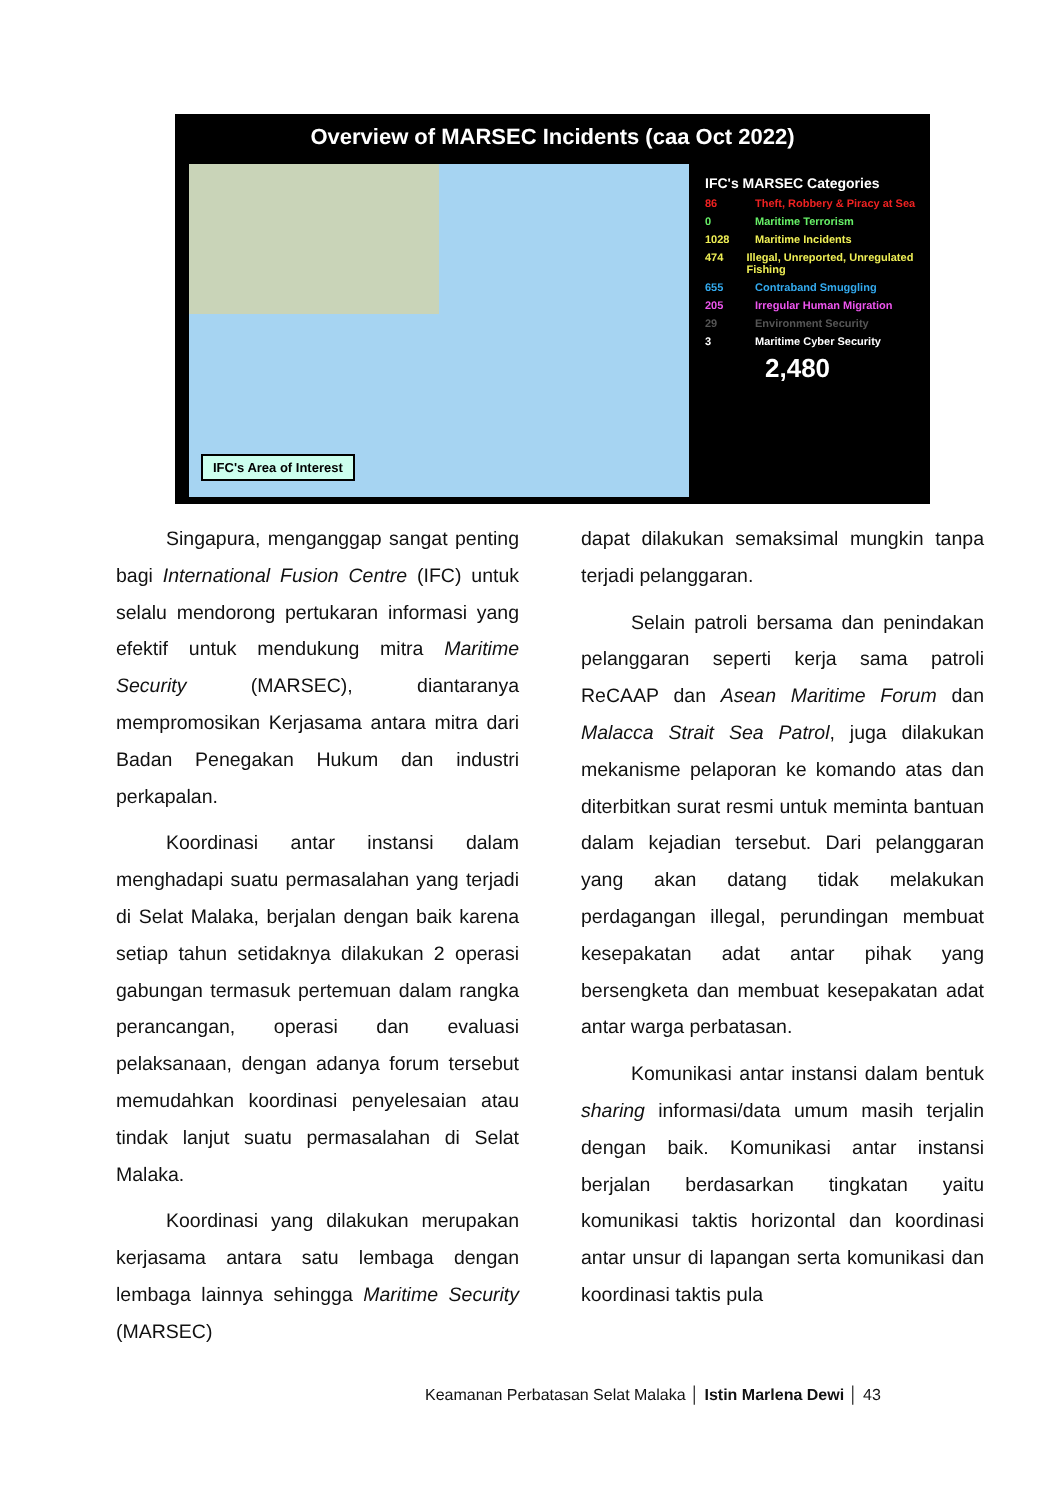Overview of MARSEC Incidents (caa Oct 2022)
IFC's Area of Interest
IFC's MARSEC Categories
86 Theft, Robbery & Piracy at Sea
0 Maritime Terrorism
1028 Maritime Incidents
474 Illegal, Unreported, Unregulated Fishing
655 Contraband Smuggling
205 Irregular Human Migration
29 Environment Security
3 Maritime Cyber Security
2,480
Singapura, menganggap sangat penting bagi International Fusion Centre (IFC) untuk selalu mendorong pertukaran informasi yang efektif untuk mendukung mitra Maritime Security (MARSEC), diantaranya mempromosikan Kerjasama antara mitra dari Badan Penegakan Hukum dan industri perkapalan.
Koordinasi antar instansi dalam menghadapi suatu permasalahan yang terjadi di Selat Malaka, berjalan dengan baik karena setiap tahun setidaknya dilakukan 2 operasi gabungan termasuk pertemuan dalam rangka perancangan, operasi dan evaluasi pelaksanaan, dengan adanya forum tersebut memudahkan koordinasi penyelesaian atau tindak lanjut suatu permasalahan di Selat Malaka.
Koordinasi yang dilakukan merupakan kerjasama antara satu lembaga dengan lembaga lainnya sehingga Maritime Security (MARSEC)
dapat dilakukan semaksimal mungkin tanpa terjadi pelanggaran.
Selain patroli bersama dan penindakan pelanggaran seperti kerja sama patroli ReCAAP dan Asean Maritime Forum dan Malacca Strait Sea Patrol, juga dilakukan mekanisme pelaporan ke komando atas dan diterbitkan surat resmi untuk meminta bantuan dalam kejadian tersebut. Dari pelanggaran yang akan datang tidak melakukan perdagangan illegal, perundingan membuat kesepakatan adat antar pihak yang bersengketa dan membuat kesepakatan adat antar warga perbatasan.
Komunikasi antar instansi dalam bentuk sharing informasi/data umum masih terjalin dengan baik. Komunikasi antar instansi berjalan berdasarkan tingkatan yaitu komunikasi taktis horizontal dan koordinasi antar unsur di lapangan serta komunikasi dan koordinasi taktis pula
Keamanan Perbatasan Selat Malaka │ Istin Marlena Dewi │ 43